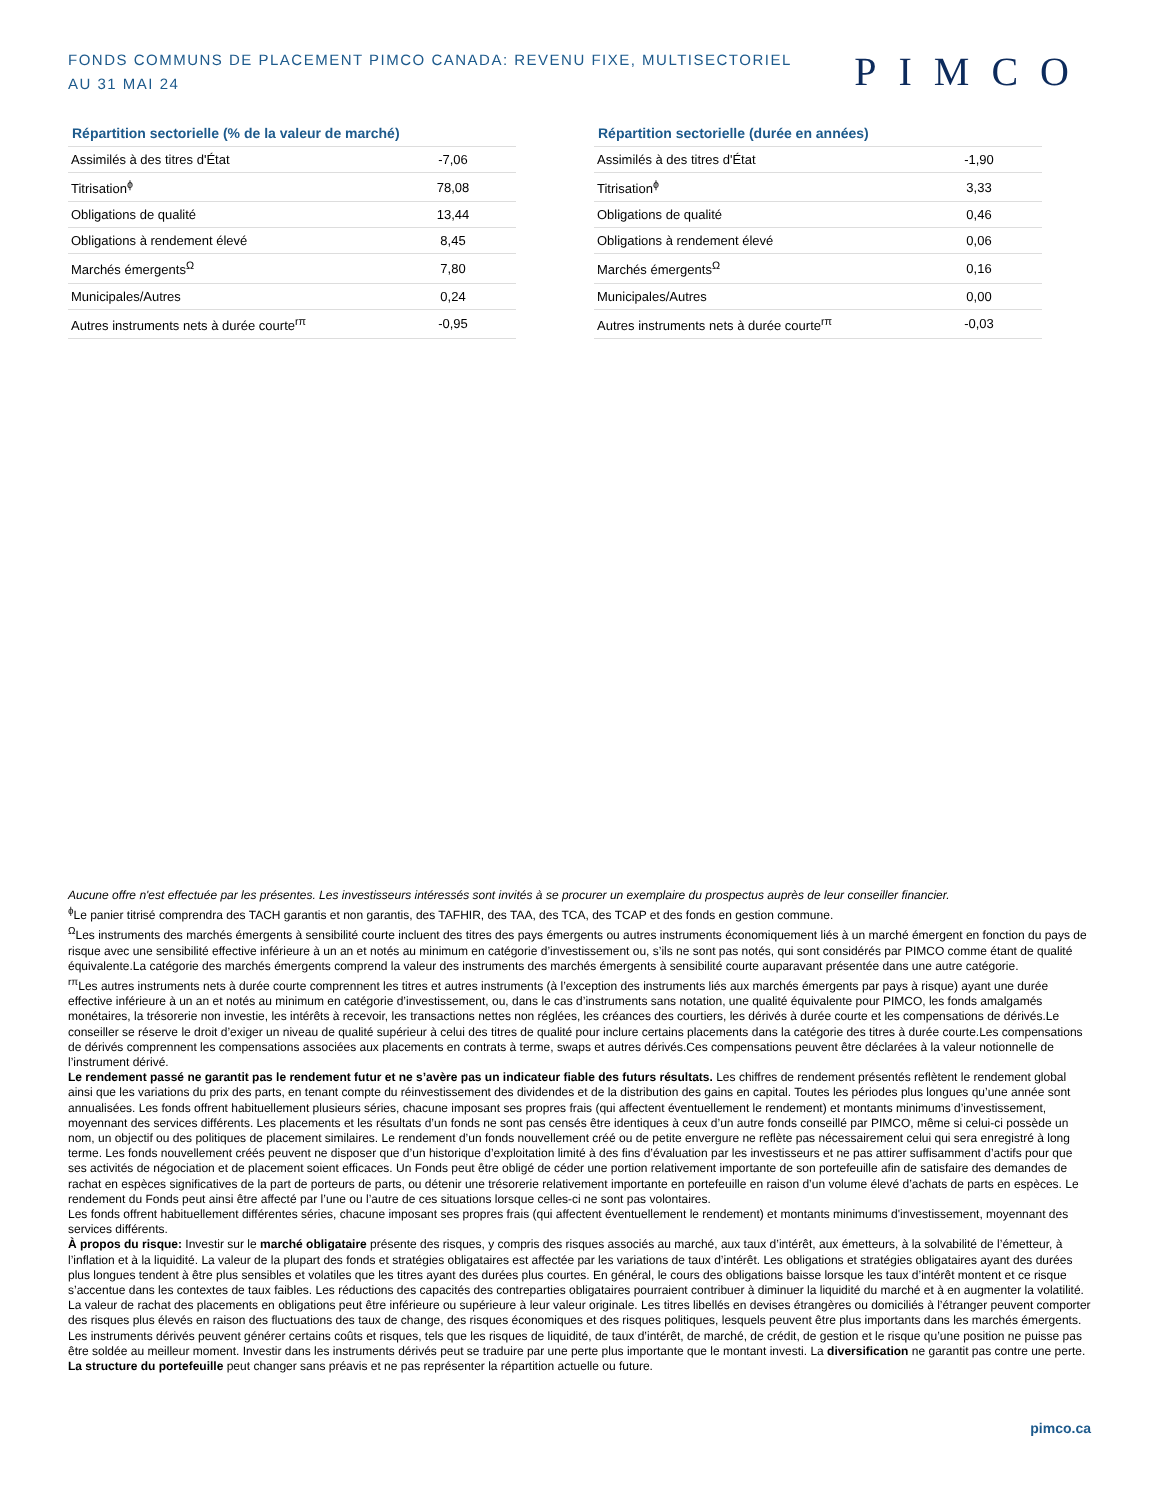FONDS COMMUNS DE PLACEMENT PIMCO CANADA: REVENU FIXE, MULTISECTORIEL
AU 31 MAI 24
PIMCO
Répartition sectorielle (% de la valeur de marché)
| Assimilés à des titres d'État | -7,06 |
| Titrisation<sup>ɸ</sup> | 78,08 |
| Obligations de qualité | 13,44 |
| Obligations à rendement élevé | 8,45 |
| Marchés émergents<sup>Ω</sup> | 7,80 |
| Municipales/Autres | 0,24 |
| Autres instruments nets à durée courte<sup>rπ</sup> | -0,95 |
Répartition sectorielle (durée en années)
| Assimilés à des titres d'État | -1,90 |
| Titrisation<sup>ɸ</sup> | 3,33 |
| Obligations de qualité | 0,46 |
| Obligations à rendement élevé | 0,06 |
| Marchés émergents<sup>Ω</sup> | 0,16 |
| Municipales/Autres | 0,00 |
| Autres instruments nets à durée courte<sup>rπ</sup> | -0,03 |
Aucune offre n'est effectuée par les présentes. Les investisseurs intéressés sont invités à se procurer un exemplaire du prospectus auprès de leur conseiller financier.
<sup>ɸ</sup>Le panier titrisé comprendra des TACH garantis et non garantis, des TAFHIR, des TAA, des TCA, des TCAP et des fonds en gestion commune.
<sup>Ω</sup>Les instruments des marchés émergents à sensibilité courte incluent des titres des pays émergents ou autres instruments économiquement liés à un marché émergent en fonction du pays de risque avec une sensibilité effective inférieure à un an et notés au minimum en catégorie d’investissement ou, s’ils ne sont pas notés, qui sont considérés par PIMCO comme étant de qualité équivalente.La catégorie des marchés émergents comprend la valeur des instruments des marchés émergents à sensibilité courte auparavant présentée dans une autre catégorie.
<sup>rπ</sup>Les autres instruments nets à durée courte comprennent les titres et autres instruments (à l’exception des instruments liés aux marchés émergents par pays à risque) ayant une durée effective inférieure à un an et notés au minimum en catégorie d’investissement, ou, dans le cas d’instruments sans notation, une qualité équivalente pour PIMCO, les fonds amalgamés monétaires, la trésorerie non investie, les intérêts à recevoir, les transactions nettes non réglées, les créances des courtiers, les dérivés à durée courte et les compensations de dérivés.Le conseiller se réserve le droit d’exiger un niveau de qualité supérieur à celui des titres de qualité pour inclure certains placements dans la catégorie des titres à durée courte.Les compensations de dérivés comprennent les compensations associées aux placements en contrats à terme, swaps et autres dérivés.Ces compensations peuvent être déclarées à la valeur notionnelle de l’instrument dérivé.
Le rendement passé ne garantit pas le rendement futur et ne s’avère pas un indicateur fiable des futurs résultats. Les chiffres de rendement présentés reflètent le rendement global ainsi que les variations du prix des parts, en tenant compte du réinvestissement des dividendes et de la distribution des gains en capital. Toutes les périodes plus longues qu’une année sont annualisées. Les fonds offrent habituellement plusieurs séries, chacune imposant ses propres frais (qui affectent éventuellement le rendement) et montants minimums d’investissement, moyennant des services différents. Les placements et les résultats d’un fonds ne sont pas censés être identiques à ceux d’un autre fonds conseillé par PIMCO, même si celui-ci possède un nom, un objectif ou des politiques de placement similaires. Le rendement d’un fonds nouvellement créé ou de petite envergure ne reflète pas nécessairement celui qui sera enregistré à long terme. Les fonds nouvellement créés peuvent ne disposer que d’un historique d’exploitation limité à des fins d’évaluation par les investisseurs et ne pas attirer suffisamment d’actifs pour que ses activités de négociation et de placement soient efficaces. Un Fonds peut être obligé de céder une portion relativement importante de son portefeuille afin de satisfaire des demandes de rachat en espèces significatives de la part de porteurs de parts, ou détenir une trésorerie relativement importante en portefeuille en raison d’un volume élevé d’achats de parts en espèces. Le rendement du Fonds peut ainsi être affecté par l’une ou l’autre de ces situations lorsque celles-ci ne sont pas volontaires.
Les fonds offrent habituellement différentes séries, chacune imposant ses propres frais (qui affectent éventuellement le rendement) et montants minimums d'investissement, moyennant des services différents.
À propos du risque: Investir sur le marché obligataire présente des risques, y compris des risques associés au marché, aux taux d’intérêt, aux émetteurs, à la solvabilité de l’émetteur, à l’inflation et à la liquidité. La valeur de la plupart des fonds et stratégies obligataires est affectée par les variations de taux d’intérêt. Les obligations et stratégies obligataires ayant des durées plus longues tendent à être plus sensibles et volatiles que les titres ayant des durées plus courtes. En général, le cours des obligations baisse lorsque les taux d’intérêt montent et ce risque s’accentue dans les contextes de taux faibles. Les réductions des capacités des contreparties obligataires pourraient contribuer à diminuer la liquidité du marché et à en augmenter la volatilité. La valeur de rachat des placements en obligations peut être inférieure ou supérieure à leur valeur originale. Les titres libellés en devises étrangères ou domiciliés à l’étranger peuvent comporter des risques plus élevés en raison des fluctuations des taux de change, des risques économiques et des risques politiques, lesquels peuvent être plus importants dans les marchés émergents. Les instruments dérivés peuvent générer certains coûts et risques, tels que les risques de liquidité, de taux d’intérêt, de marché, de crédit, de gestion et le risque qu’une position ne puisse pas être soldée au meilleur moment. Investir dans les instruments dérivés peut se traduire par une perte plus importante que le montant investi. La diversification ne garantit pas contre une perte.
La structure du portefeuille peut changer sans préavis et ne pas représenter la répartition actuelle ou future.
pimco.ca